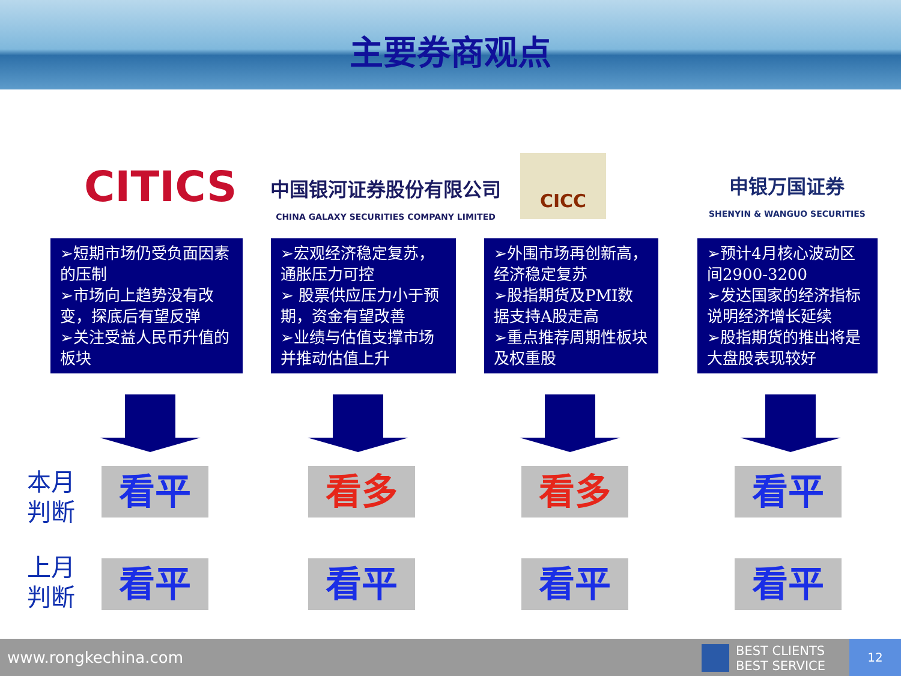主要券商观点
CITICS
中国银河证券股份有限公司
CHINA GALAXY SECURITIES COMPANY LIMITED
CICC
申银万国证券
SHENYIN & WANGUO SECURITIES
➢短期市场仍受负面因素的压制
➢市场向上趋势没有改变，探底后有望反弹
➢关注受益人民币升值的板块
➢宏观经济稳定复苏，通胀压力可控
➢ 股票供应压力小于预期，资金有望改善
➢业绩与估值支撑市场并推动估值上升
➢外围市场再创新高，经济稳定复苏
➢股指期货及PMI数据支持A股走高
➢重点推荐周期性板块及权重股
➢预计4月核心波动区间2900-3200
➢发达国家的经济指标说明经济增长延续
➢股指期货的推出将是大盘股表现较好
本月
判断
看平 看多 看多 看平
上月
判断
看平 看平 看平 看平
www.rongkechina.com
BEST CLIENTS
BEST SERVICE
12